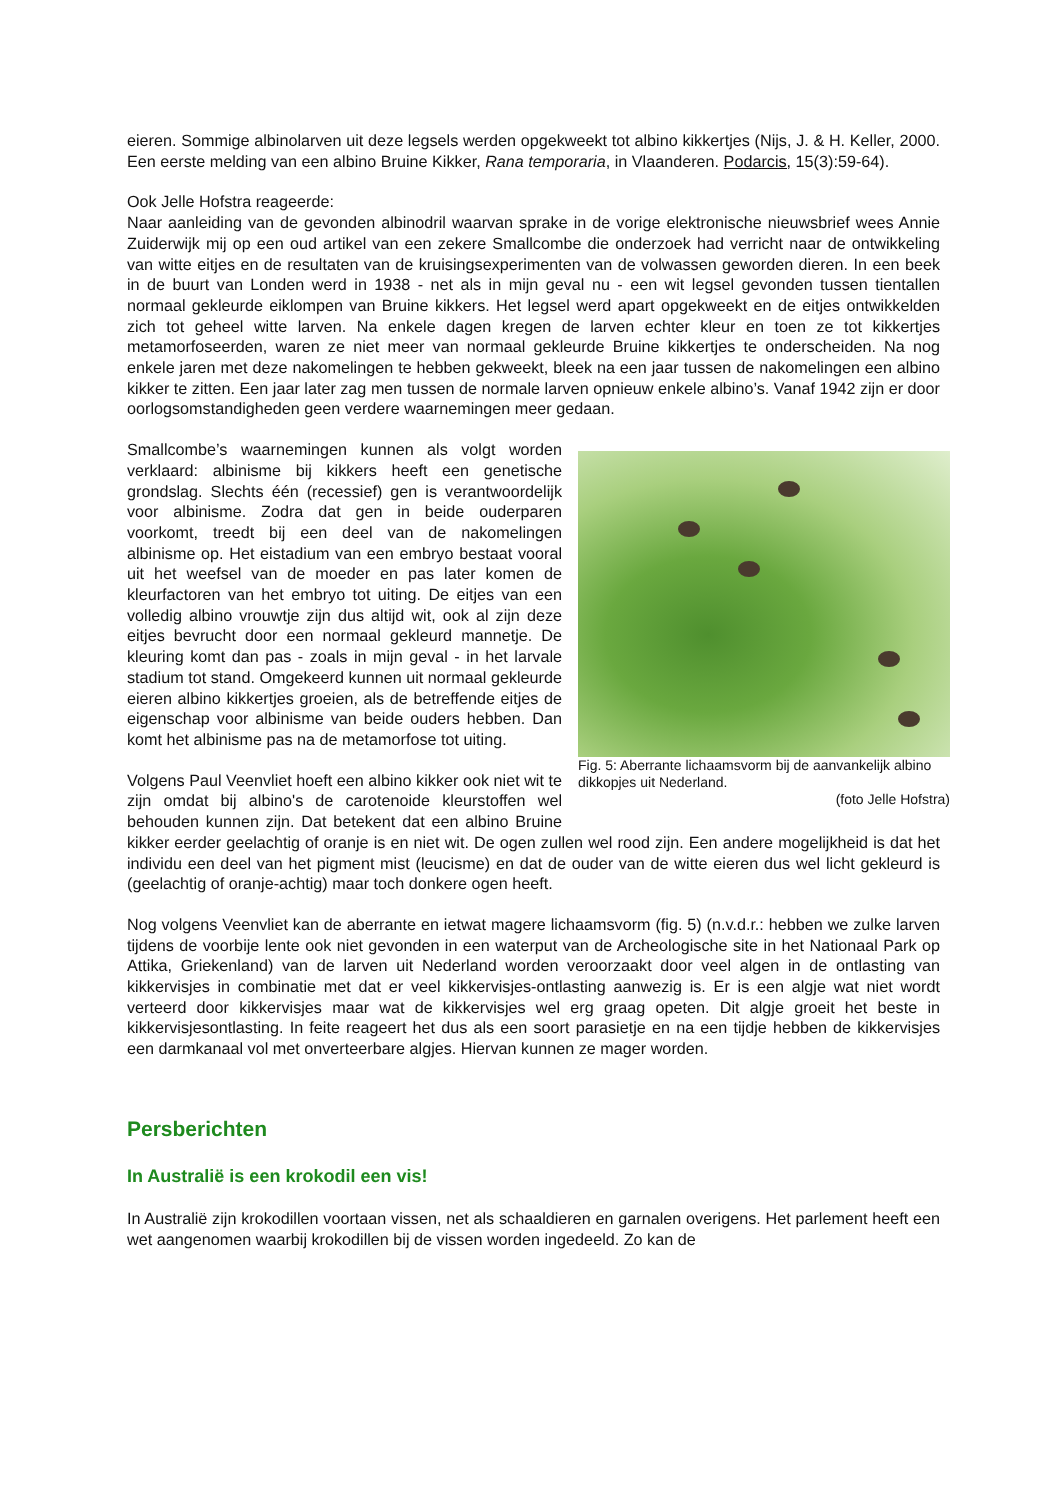eieren. Sommige albinolarven uit deze legsels werden opgekweekt tot albino kikkertjes (Nijs, J. & H. Keller, 2000. Een eerste melding van een albino Bruine Kikker, Rana temporaria, in Vlaanderen. Podarcis, 15(3):59-64).
Ook Jelle Hofstra reageerde:
Naar aanleiding van de gevonden albinodril waarvan sprake in de vorige elektronische nieuwsbrief wees Annie Zuiderwijk mij op een oud artikel van een zekere Smallcombe die onderzoek had verricht naar de ontwikkeling van witte eitjes en de resultaten van de kruisingsexperimenten van de volwassen geworden dieren. In een beek in de buurt van Londen werd in 1938 - net als in mijn geval nu - een wit legsel gevonden tussen tientallen normaal gekleurde eiklompen van Bruine kikkers. Het legsel werd apart opgekweekt en de eitjes ontwikkelden zich tot geheel witte larven. Na enkele dagen kregen de larven echter kleur en toen ze tot kikkertjes metamorfoseerden, waren ze niet meer van normaal gekleurde Bruine kikkertjes te onderscheiden. Na nog enkele jaren met deze nakomelingen te hebben gekweekt, bleek na een jaar tussen de nakomelingen een albino kikker te zitten. Een jaar later zag men tussen de normale larven opnieuw enkele albino’s. Vanaf 1942 zijn er door oorlogsomstandigheden geen verdere waarnemingen meer gedaan.
Fig. 5: Aberrante lichaamsvorm bij de aanvankelijk albino dikkopjes uit Nederland.
(foto Jelle Hofstra)
Smallcombe’s waarnemingen kunnen als volgt worden verklaard: albinisme bij kikkers heeft een genetische grondslag. Slechts één (recessief) gen is verantwoordelijk voor albinisme. Zodra dat gen in beide ouderparen voorkomt, treedt bij een deel van de nakomelingen albinisme op. Het eistadium van een embryo bestaat vooral uit het weefsel van de moeder en pas later komen de kleurfactoren van het embryo tot uiting. De eitjes van een volledig albino vrouwtje zijn dus altijd wit, ook al zijn deze eitjes bevrucht door een normaal gekleurd mannetje. De kleuring komt dan pas - zoals in mijn geval - in het larvale stadium tot stand. Omgekeerd kunnen uit normaal gekleurde eieren albino kikkertjes groeien, als de betreffende eitjes de eigenschap voor albinisme van beide ouders hebben. Dan komt het albinisme pas na de metamorfose tot uiting.
Volgens Paul Veenvliet hoeft een albino kikker ook niet wit te zijn omdat bij albino's de carotenoide kleurstoffen wel behouden kunnen zijn. Dat betekent dat een albino Bruine kikker eerder geelachtig of oranje is en niet wit. De ogen zullen wel rood zijn. Een andere mogelijkheid is dat het individu een deel van het pigment mist (leucisme) en dat de ouder van de witte eieren dus wel licht gekleurd is (geelachtig of oranje-achtig) maar toch donkere ogen heeft.
Nog volgens Veenvliet kan de aberrante en ietwat magere lichaamsvorm (fig. 5) (n.v.d.r.: hebben we zulke larven tijdens de voorbije lente ook niet gevonden in een waterput van de Archeologische site in het Nationaal Park op Attika, Griekenland) van de larven uit Nederland worden veroorzaakt door veel algen in de ontlasting van kikkervisjes in combinatie met dat er veel kikkervisjes-ontlasting aanwezig is. Er is een algje wat niet wordt verteerd door kikkervisjes maar wat de kikkervisjes wel erg graag opeten. Dit algje groeit het beste in kikkervisjesontlasting. In feite reageert het dus als een soort parasietje en na een tijdje hebben de kikkervisjes een darmkanaal vol met onverteerbare algjes. Hiervan kunnen ze mager worden.
Persberichten
In Australië is een krokodil een vis!
In Australië zijn krokodillen voortaan vissen, net als schaaldieren en garnalen overigens. Het parlement heeft een wet aangenomen waarbij krokodillen bij de vissen worden ingedeeld. Zo kan de